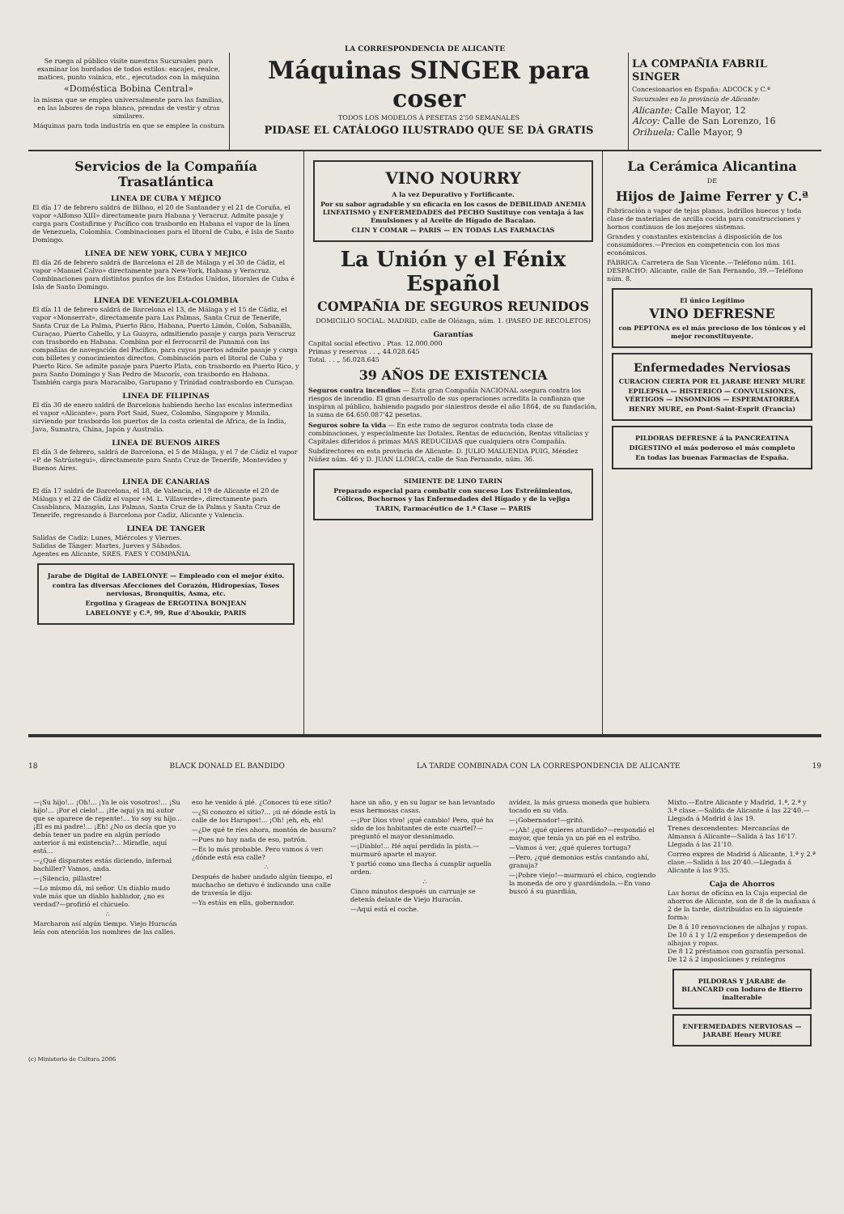LA CORRESPONDENCIA DE ALICANTE
Se ruega al público visite nuestras Sucursales para examinar los bordados de todos estilos: encajes, realce, matices, punto vainica, etc., ejecutados con la máquina
«Doméstica Bobina Central»
la misma que se emplea universalmente para las familias, en las labores de ropa blanca, prendas de vestir y otras similares.
Máquinas para toda industria en que se emplee la costura
Máquinas SINGER para coser
TODOS LOS MODELOS Á PESETAS 2'50 SEMANALES
PIDASE EL CATÁLOGO ILUSTRADO QUE SE DÁ GRATIS
LA COMPAÑIA FABRIL SINGER
Concesionarios en España: ADCOCK y C.ª
Sucursales en la provincia de Alicante:
Alicante: Calle Mayor, 12
Alcoy: Calle de San Lorenzo, 16
Orihuela: Calle Mayor, 9
Servicios de la Compañía Trasatlántica
LINEA DE CUBA Y MÉJICO
El día 17 de febrero saldrá de Bilbao, el 20 de Santander y el 21 de Coruña, el vapor «Alfonso XIII» directamente para Habana y Veracruz. Admite pasaje y carga para Costafirme y Pacífico con trasbordo en Habana el vapor de la línea de Venezuela, Colombia. Combinaciones para el litoral de Cuba, é Isla de Santo Domingo.
LINEA DE NEW YORK, CUBA Y MEJICO
El día 26 de febrero saldrá de Barcelona el 28 de Málaga y el 30 de Cádiz, el vapor «Manuel Calvo» directamente para New-York, Habana y Veracruz. Combinaciones para distintos puntos de los Estados Unidos, litorales de Cuba é Isla de Santo Domingo.
LINEA DE VENEZUELA-COLOMBIA
El día 11 de febrero saldrá de Barcelona el 13, de Málaga y el 15 de Cádiz, el vapor «Monserrat», directamente para Las Palmas, Santa Cruz de Tenerife, Santa Cruz de La Palma, Puerto Rico, Habana, Puerto Limón, Colón, Sabanilla, Curaçao, Puerto Cabello, y La Guayra, admitiendo pasaje y carga para Veracruz con trasbordo en Habana. Combina por el ferrocarril de Panamá con las compañías de navegación del Pacífico, para cuyos puertos admite pasaje y carga con billetes y conocimientos directos. Combinación para el litoral de Cuba y Puerto Rico. Se admite pasaje para Puerto Plata, con trasbordo en Puerto Rico, y para Santo Domingo y San Pedro de Macorís, con trasbordo en Habana. También carga para Maracaibo, Garupano y Trinidad contrasbordo en Curaçao.
LINEA DE FILIPINAS
El día 30 de enero saldrá de Barcelona habiendo hecho las escalas intermedias el vapor «Alicante», para Port Said, Suez, Colombo, Singapore y Manila, sirviendo por trasbordo los puertos de la costa oriental de Africa, de la India, Java, Sumatra, China, Japón y Australia.
LINEA DE BUENOS AIRES
El día 3 de febrero, saldrá de Barcelona, el 5 de Málaga, y el 7 de Cádiz el vapor «P. de Satrústegui», directamente para Santa Cruz de Tenerife, Montevideo y Buenos Aires.
LINEA DE CANARIAS
El día 17 saldrá de Barcelona, el 18, de Valencia, el 19 de Alicante el 20 de Málaga y el 22 de Cádiz el vapor «M. L. Villaverde», directamente para Casablanca, Mazagán, Las Palmas, Santa Cruz de la Palma y Santa Cruz de Tenerife, regresando á Barcelona por Cadiz, Alicante y Valencia.
LINEA DE TANGER
Salidas de Cadiz: Lunes, Miércoles y Viernes.
Salidas de Tánger: Martes, Jueves y Sábados.
Agentes en Alicante, SRES. FAES Y COMPAÑIA.
Jarabe de Digital de LABELONYE — Empleado con el mejor éxito.
contra las diversas Afecciones del Corazón, Hidropesías, Toses nerviosas, Bronquitis, Asma, etc.
Ergotina y Grageas de ERGOTINA BONJEAN
LABELONYE y C.ª, 99, Rue d'Aboukir, PARIS
VINO NOURRY
A la vez Depurativo y Fortificante.
Por su sabor agradable y su eficacia en los casos de DEBILIDAD ANEMIA LINFATISMO y ENFERMEDADES del PECHO Sustituye con ventaja á las Emulsiones y al Aceite de Hígado de Bacalao.
CLIN Y COMAR — PARIS — EN TODAS LAS FARMACIAS
La Unión y el Fénix Español
COMPAÑIA DE SEGUROS REUNIDOS
DOMICILIO SOCIAL: MADRID, calle de Olózaga, núm. 1. (PASEO DE RECOLETOS)
Garantías
Capital social efectivo . Ptas. 12.000.000
Primas y reservas . . „ 44.028.645
Total. . . „ 56.028.645
39 AÑOS DE EXISTENCIA
Seguros contra incendios — Esta gran Compañía NACIONAL asegura contra los riesgos de incendio. El gran desarrollo de sus operaciones acredita la confianza que inspiran al público, habiendo pagado por siniestros desde el año 1864, de su fundación, la suma de 64.650.087'42 pesetas.
Seguros sobre la vida — En este ramo de seguros contrata toda clase de combinaciones, y especialmente las Dotales, Rentas de educación, Rentas vitalicias y Capitales diferidos á primas MAS REDUCIDAS que cualquiera otra Compañía.
Subdirectores en esta provincia de Alicante: D. JULIO MALUENDA PUIG, Méndez Núñez núm. 46 y D. JUAN LLORCA, calle de San Fernando, núm. 36.
SIMIENTE DE LINO TARIN
Preparado especial para combatir con suceso Los Estreñimientos, Cólicos, Bochornos y las Enfermedades del Hígado y de la vejiga
TARIN, Farmacéutico de 1.ª Clase — PARIS
La Cerámica Alicantina
DE
Hijos de Jaime Ferrer y C.ª
Fabricación a vapor de tejas planas, ladrillos huecos y toda clase de materiales de arcilla cocida para construcciones y hornos continuos de los mejores sistemas.
Grandes y constantes existencias á disposición de los consumidores.—Precios en competencia con los mas económicos.
FÁBRICA: Carretera de San Vicente.—Teléfono núm. 161.
DESPACHO: Alicante, calle de San Fernando, 39.—Teléfono núm. 8.
El único Legítimo
VINO DEFRESNE
con PEPTONA es el más precioso de los tónicos y el mejor reconstituyente.
Enfermedades Nerviosas
CURACION CIERTA POR EL JARABE HENRY MURE
EPILEPSIA — HISTERICO — CONVULSIONES, VÉRTIGOS — INSOMNIOS — ESPERMATORREA
HENRY MURE, en Pont-Saint-Esprit (Francia)
PILDORAS DEFRESNE á la PANCREATINA
DIGESTINO el más poderoso el más completo
En todas las buenas Farmacias de España.
18 BLACK DONALD EL BANDIDO LA TARDE COMBINADA CON LA CORRESPONDENCIA DE ALICANTE 19
—¡Su hijo!... ¡Oh!... ¡Ya le ois vosotros!... ¡Su hijo!... ¡Por el cielo!... ¡He aquí ya mi autor que se aparece de repente!... Yo soy su hijo... ¡El es mi padre!... ¡Eh! ¿No os decía que yo debía tener un padre en algún período anterior á mi existencia?... Miradle, aquí está...
—¿Qué disparates estás diciendo, infernal bachiller? Vamos, anda.
—¡Silencio, pillastre!
—Lo mismo dá, mi señor. Un diablo mudo vale más que un diablo hablador, ¿no es verdad?—profirió el chicuelo.
∴
Marcharon así algún tiempo. Viejo Huracán leía con atención los nombres de las calles.
eso he venido á pié. ¿Conoces tú ese sitio?
—¿Si conozco el sitio?... ¡si sé dónde está la calle de los Harapos!... ¡Oh! ¡eh, eh, eh!
—¿De qué te ríes ahora, montón de basura?
—Pues no hay nada de eso, patrón.
—Es lo más probable. Pero vamos á ver: ¿dónde está esa calle?
∴
Después de haber andado algún tiempo, el muchacho se detuvo é indicando una calle de travesía le dijo:
—Ya estáis en ella, gobernador.
hace un año, y en su lugar se han levantado esas hermosas casas.
—¡Por Dios vivo! ¡qué cambio! Pero, qué ha sido de los habitantes de este cuartel?—preguntó el mayor desanimado.
—¡Diablo!... Hé aquí perdida la pista.—murmuró aparte el mayor.
Y partió como una flecha á cumplir aquella orden.
∴
Cinco minutos después un carruaje se detenía delante de Viejo Huracán.
—Aquí está el coche.
avidez, la más gruesa moneda que hubiera tocado en su vida.
—¡Gobernador!—gritó.
—¡Ah! ¿qué quieres aturdido?—respondió el mayor, que tenía ya un pié en el estribo.
—Vamos á ver, ¿qué quieres tortuga?
—Pero, ¿qué demonios estás cantando ahí, granuja?
—¡Pobre viejo!—murmuró el chico, cogiendo la moneda de oro y guardándola.—En vano buscó á su guardián,
Mixto.—Entre Alicante y Madrid, 1.ª, 2.ª y 3.ª clase.—Salida de Alicante á las 22'40.—Llegada á Madrid á las 19.
Trenes descendentes: Mercancías de Almansa á Alicante—Salida á las 16'17. Llegada á las 21'10.
Correo expres de Madrid á Alicante, 1.ª y 2.ª clase.—Salida á las 20'40.—Llegada á Alicante á las 9'35.
Caja de Ahorros
Las horas de oficina en la Caja especial de ahorros de Alicante, son de 8 de la mañana á 2 de la tarde, distribuidas en la siguiente forma:
De 8 á 10 renovaciones de alhajas y ropas.
De 10 á 1 y 1/2 empeños y desempeños de alhajas y ropas.
De 8 12 préstamos con garantía personal.
De 12 á 2 imposiciones y reintegros
PILDORAS Y JARABE de BLANCARD con Ioduro de Hierro inalterable
ENFERMEDADES NERVIOSAS — JARABE Henry MURE
(c) Ministerio de Cultura 2006